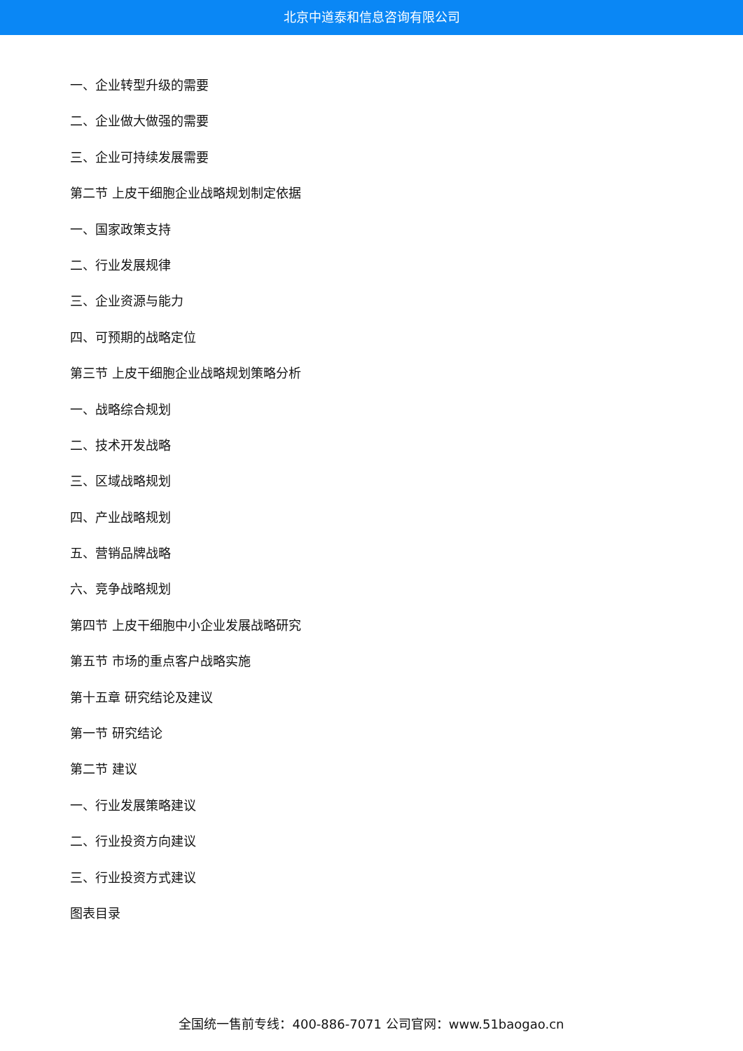北京中道泰和信息咨询有限公司
一、企业转型升级的需要
二、企业做大做强的需要
三、企业可持续发展需要
第二节 上皮干细胞企业战略规划制定依据
一、国家政策支持
二、行业发展规律
三、企业资源与能力
四、可预期的战略定位
第三节 上皮干细胞企业战略规划策略分析
一、战略综合规划
二、技术开发战略
三、区域战略规划
四、产业战略规划
五、营销品牌战略
六、竞争战略规划
第四节 上皮干细胞中小企业发展战略研究
第五节 市场的重点客户战略实施
第十五章 研究结论及建议
第一节 研究结论
第二节 建议
一、行业发展策略建议
二、行业投资方向建议
三、行业投资方式建议
图表目录
全国统一售前专线：400-886-7071 公司官网：www.51baogao.cn